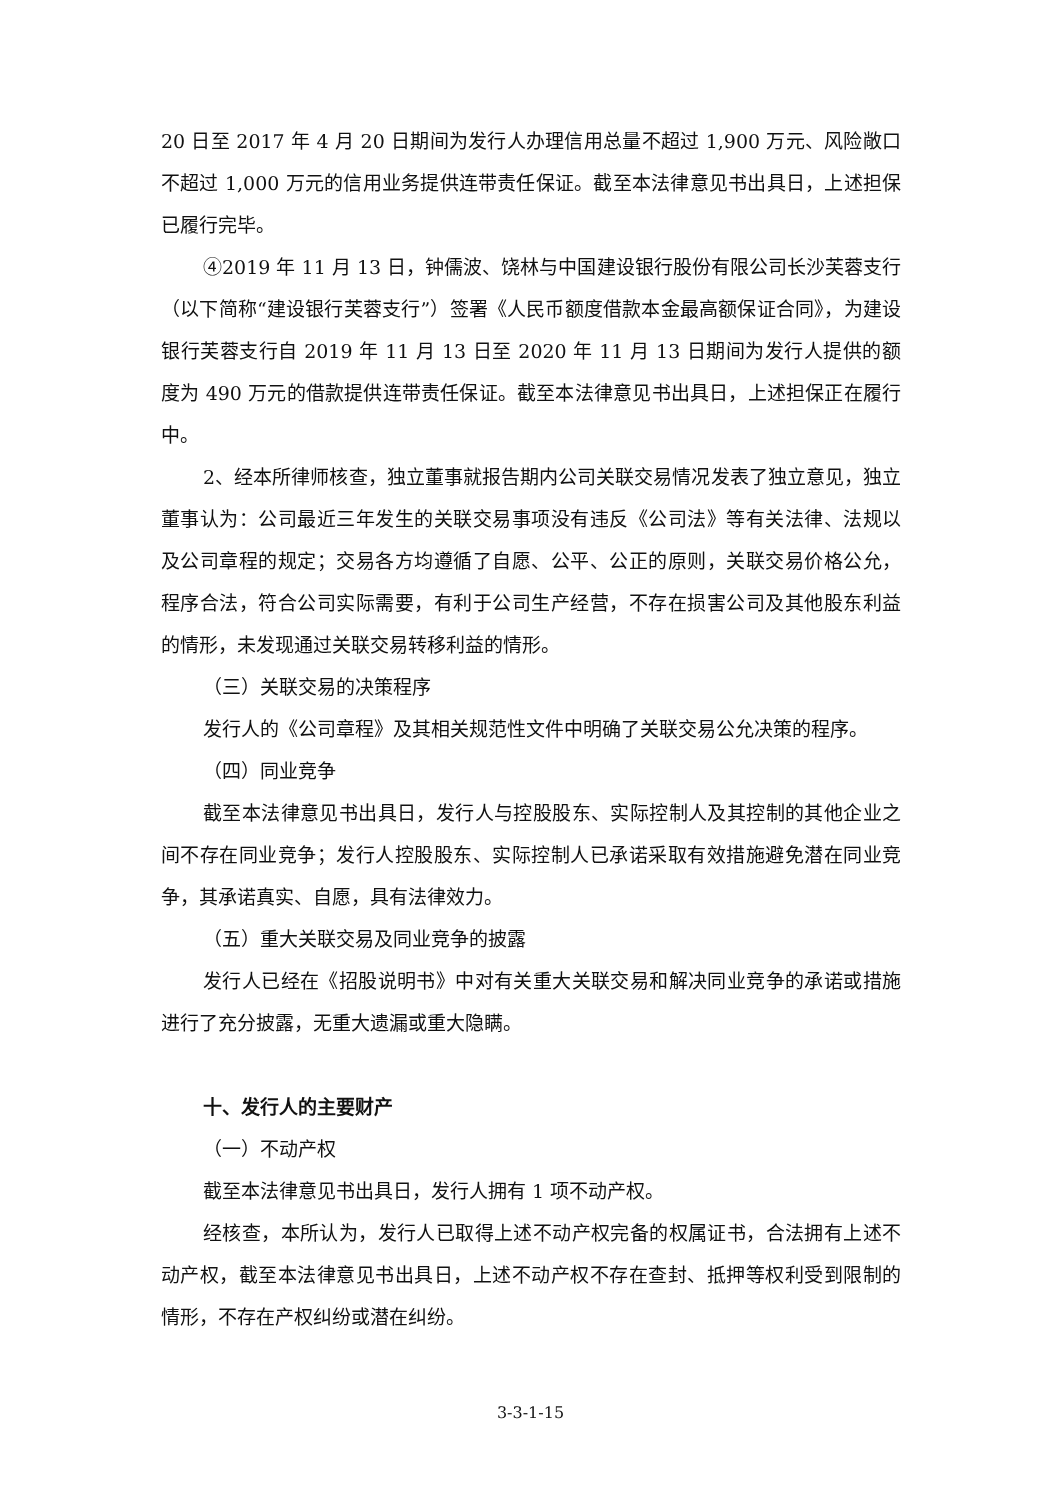20 日至 2017 年 4 月 20 日期间为发行人办理信用总量不超过 1,900 万元、风险敞口不超过 1,000 万元的信用业务提供连带责任保证。截至本法律意见书出具日，上述担保已履行完毕。
④2019 年 11 月 13 日，钟儒波、饶林与中国建设银行股份有限公司长沙芙蓉支行（以下简称“建设银行芙蓉支行”）签署《人民币额度借款本金最高额保证合同》，为建设银行芙蓉支行自 2019 年 11 月 13 日至 2020 年 11 月 13 日期间为发行人提供的额度为 490 万元的借款提供连带责任保证。截至本法律意见书出具日，上述担保正在履行中。
2、经本所律师核查，独立董事就报告期内公司关联交易情况发表了独立意见，独立董事认为：公司最近三年发生的关联交易事项没有违反《公司法》等有关法律、法规以及公司章程的规定；交易各方均遵循了自愿、公平、公正的原则，关联交易价格公允，程序合法，符合公司实际需要，有利于公司生产经营，不存在损害公司及其他股东利益的情形，未发现通过关联交易转移利益的情形。
（三）关联交易的决策程序
发行人的《公司章程》及其相关规范性文件中明确了关联交易公允决策的程序。
（四）同业竞争
截至本法律意见书出具日，发行人与控股股东、实际控制人及其控制的其他企业之间不存在同业竞争；发行人控股股东、实际控制人已承诺采取有效措施避免潜在同业竞争，其承诺真实、自愿，具有法律效力。
（五）重大关联交易及同业竞争的披露
发行人已经在《招股说明书》中对有关重大关联交易和解决同业竞争的承诺或措施进行了充分披露，无重大遗漏或重大隐瞒。
十、发行人的主要财产
（一）不动产权
截至本法律意见书出具日，发行人拥有 1 项不动产权。
经核查，本所认为，发行人已取得上述不动产权完备的权属证书，合法拥有上述不动产权，截至本法律意见书出具日，上述不动产权不存在查封、抵押等权利受到限制的情形，不存在产权纠纷或潜在纠纷。
3-3-1-15